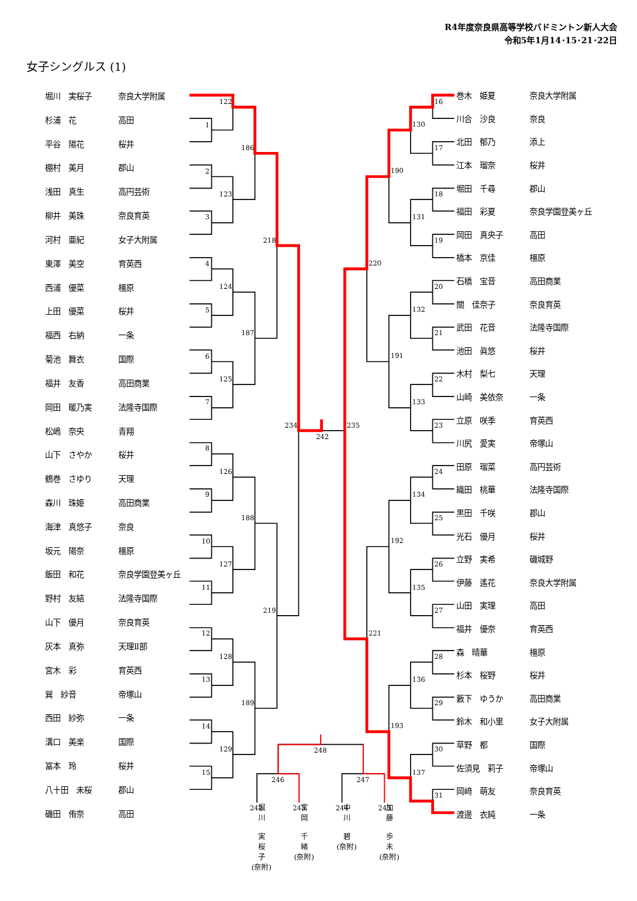122
1
2
123
3
186
218
4
124
5
187
6
125
7
234
242
235
8
126
9
188
10
127
11
219
12
128
13
189
14
129
15
16
130
17
190
18
131
19
220
20
132
21
191
22
133
23
24
134
25
192
26
135
27
221
28
136
29
193
30
137
31
248
246
247
242
243
244
245
R4年度奈良県高等学校バドミントン新人大会
令和5年1月14･15･21･22日
女子シングルス (1)
| 堀川 実桜子 | 奈良大学附属 |
| 杉浦 花 | 高田 |
| 平谷 陽花 | 桜井 |
| 棚村 美月 | 郡山 |
| 浅田 真生 | 高円芸術 |
| 柳井 美珠 | 奈良育英 |
| 河村 亜紀 | 女子大附属 |
| 東澤 美空 | 育英西 |
| 西浦 優菜 | 橿原 |
| 上田 優菜 | 桜井 |
| 福西 右納 | 一条 |
| 菊池 舞衣 | 国際 |
| 福井 友香 | 高田商業 |
| 岡田 暖乃実 | 法隆寺国際 |
| 松嶋 奈央 | 青翔 |
| 山下 さやか | 桜井 |
| 鶴巻 さゆり | 天理 |
| 森川 珠姫 | 高田商業 |
| 海津 真悠子 | 奈良 |
| 坂元 陽奈 | 橿原 |
| 飯田 和花 | 奈良学園登美ヶ丘 |
| 野村 友結 | 法隆寺国際 |
| 山下 優月 | 奈良育英 |
| 灰本 真弥 | 天理Ⅱ部 |
| 宮木 彩 | 育英西 |
| 巽 紗音 | 帝塚山 |
| 西田 紗弥 | 一条 |
| 溝口 美楽 | 国際 |
| 冨本 玲 | 桜井 |
| 八十田 未桜 | 郡山 |
| 磯田 侑奈 | 高田 |
| 巻木 姫夏 | 奈良大学附属 |
| 川合 沙良 | 奈良 |
| 北田 郁乃 | 添上 |
| 江本 瑠奈 | 桜井 |
| 堀田 千尋 | 郡山 |
| 福田 彩夏 | 奈良学園登美ヶ丘 |
| 岡田 真央子 | 高田 |
| 橋本 京佳 | 橿原 |
| 石橋 宝音 | 高田商業 |
| 關 佳奈子 | 奈良育英 |
| 武田 花音 | 法隆寺国際 |
| 池田 眞悠 | 桜井 |
| 木村 梨七 | 天理 |
| 山崎 美依奈 | 一条 |
| 立原 咲季 | 育英西 |
| 川尻 愛実 | 帝塚山 |
| 田原 瑠菜 | 高円芸術 |
| 織田 桃華 | 法隆寺国際 |
| 黒田 千咲 | 郡山 |
| 光石 優月 | 桜井 |
| 立野 実希 | 磯城野 |
| 伊藤 遙花 | 奈良大学附属 |
| 山田 実理 | 高田 |
| 福井 優奈 | 育英西 |
| 森 晴華 | 橿原 |
| 杉本 桜野 | 桜井 |
| 藪下 ゆうか | 高田商業 |
| 鈴木 和小里 | 女子大附属 |
| 草野 都 | 国際 |
| 佐須見 莉子 | 帝塚山 |
| 岡﨑 萌友 | 奈良育英 |
| 渡邊 衣純 | 一条 |
堀
川
実
桜
子
(奈附)
宮
岡
千
緒
(奈附)
中
川
碧
(奈附)
加
藤
歩
未
(奈附)